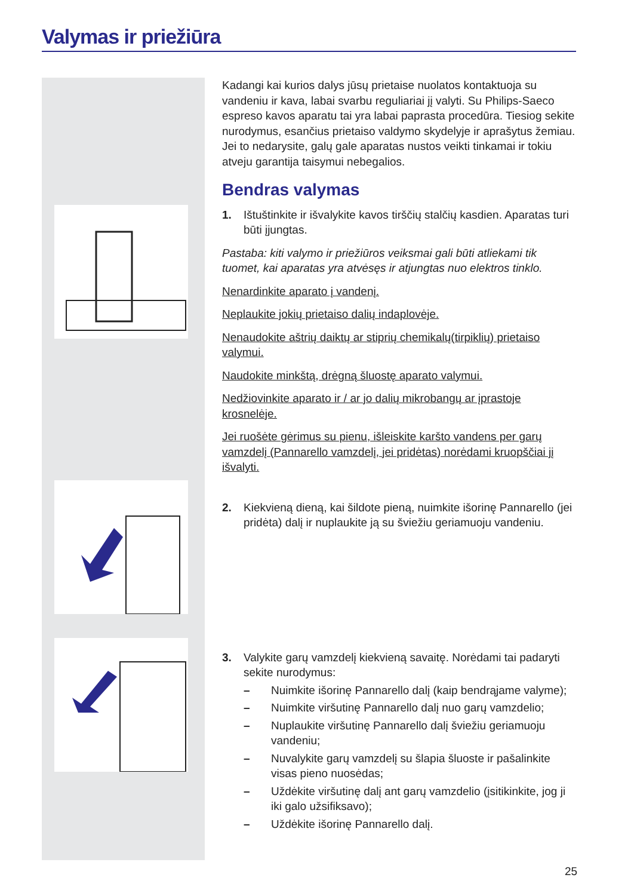Valymas ir priežiūra
Kadangi kai kurios dalys jūsų prietaise nuolatos kontaktuoja su vandeniu ir kava, labai svarbu reguliariai jį valyti. Su Philips-Saeco espreso kavos aparatu tai yra labai paprasta procedūra. Tiesiog sekite nurodymus, esančius prietaiso valdymo skydelyje ir aprašytus žemiau. Jei to nedarysite, galų gale aparatas nustos veikti tinkamai ir tokiu atveju garantija taisymui nebegalios.
Bendras valymas
1. Ištuštinkite ir išvalykite kavos tirščių stalčių kasdien. Aparatas turi būti įjungtas.
Pastaba: kiti valymo ir priežiūros veiksmai gali būti atliekami tik tuomet, kai aparatas yra atvėsęs ir atjungtas nuo elektros tinklo.
Nenardinkite aparato į vandenį.
Neplaukite jokių prietaiso dalių indaplovėje.
Nenaudokite aštrių daiktų ar stiprių chemikalų(tirpiklių) prietaiso valymui.
Naudokite minkštą, drėgną šluostę aparato valymui.
Nedžiovinkite aparato ir / ar jo dalių mikrobangų ar įprastoje krosnelėje.
Jei ruošėte gėrimus su pienu, išleiskite karšto vandens per garų vamzdelį (Pannarello vamzdelį, jei pridėtas) norėdami kruopščiai jį išvalyti.
2. Kiekvieną dieną, kai šildote pieną, nuimkite išorinę Pannarello (jei pridėta) dalį ir nuplaukite ją su šviežiu geriamuoju vandeniu.
3. Valykite garų vamzdelį kiekvieną savaitę. Norėdami tai padaryti sekite nurodymus:
– Nuimkite išorinę Pannarello dalį (kaip bendrąjame valyme);
– Nuimkite viršutinę Pannarello dalį nuo garų vamzdelio;
– Nuplaukite viršutinę Pannarello dalį šviežiu geriamuoju vandeniu;
– Nuvalykite garų vamzdelį su šlapia šluoste ir pašalinkite visas pieno nuosėdas;
– Uždėkite viršutinę dalį ant garų vamzdelio (įsitikinkite, jog ji iki galo užsifiksavo);
– Uždėkite išorinę Pannarello dalį.
25